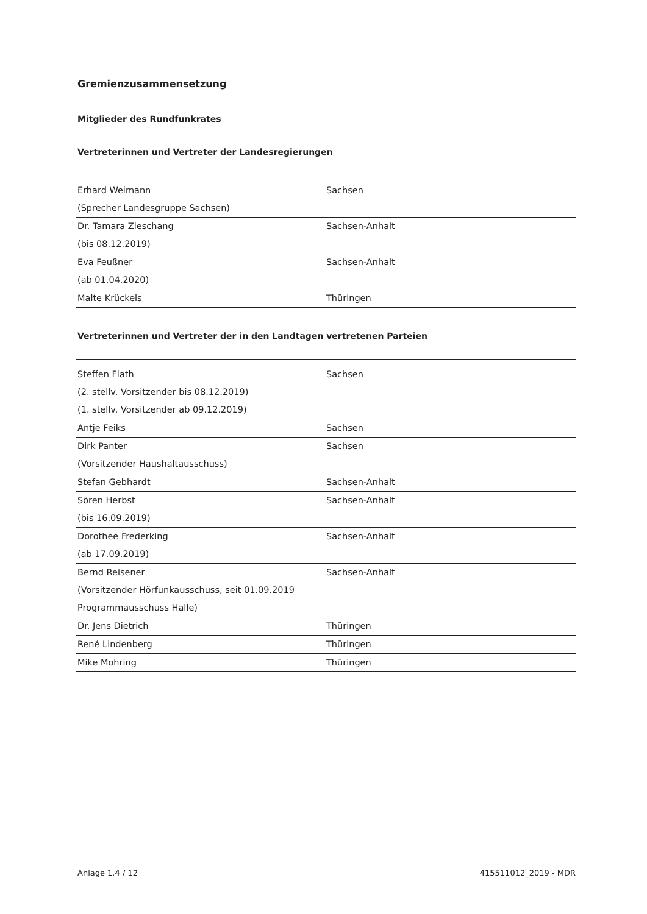Gremienzusammensetzung
Mitglieder des Rundfunkrates
Vertreterinnen und Vertreter der Landesregierungen
| Erhard Weimann (Sprecher Landesgruppe Sachsen) | Sachsen |
| Dr. Tamara Zieschang (bis 08.12.2019) | Sachsen-Anhalt |
| Eva Feußner (ab 01.04.2020) | Sachsen-Anhalt |
| Malte Krückels | Thüringen |
Vertreterinnen und Vertreter der in den Landtagen vertretenen Parteien
| Steffen Flath (2. stellv. Vorsitzender bis 08.12.2019) (1. stellv. Vorsitzender ab 09.12.2019) | Sachsen |
| Antje Feiks | Sachsen |
| Dirk Panter (Vorsitzender Haushaltausschuss) | Sachsen |
| Stefan Gebhardt | Sachsen-Anhalt |
| Sören Herbst (bis 16.09.2019) | Sachsen-Anhalt |
| Dorothee Frederking (ab 17.09.2019) | Sachsen-Anhalt |
| Bernd Reisener (Vorsitzender Hörfunkausschuss, seit 01.09.2019 Programmausschuss Halle) | Sachsen-Anhalt |
| Dr. Jens Dietrich | Thüringen |
| René Lindenberg | Thüringen |
| Mike Mohring | Thüringen |
Anlage 1.4 / 12 415511012_2019 - MDR